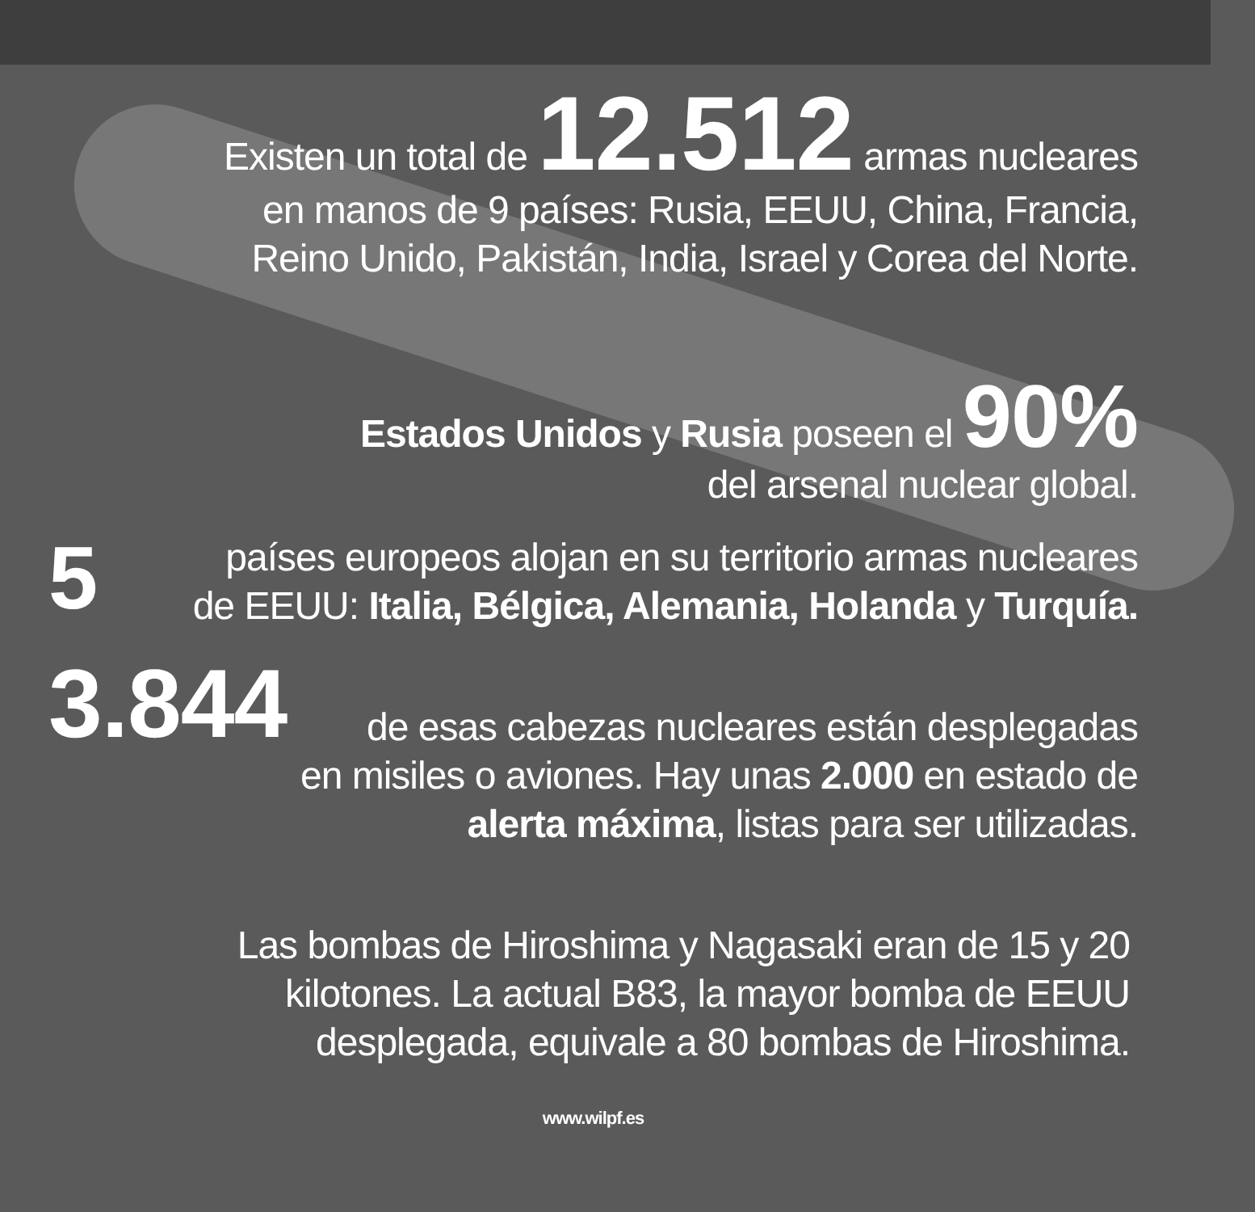Existen un total de 12.512 armas nucleares
en manos de 9 países: Rusia, EEUU, China, Francia,
Reino Unido, Pakistán, India, Israel y Corea del Norte.
Estados Unidos y Rusia poseen el 90%
del arsenal nuclear global.
5 países europeos alojan en su territorio armas nucleares
de EEUU: Italia, Bélgica, Alemania, Holanda y Turquía.
3.844
de esas cabezas nucleares están desplegadas
en misiles o aviones. Hay unas 2.000 en estado de
alerta máxima, listas para ser utilizadas.
Las bombas de Hiroshima y Nagasaki eran de 15 y 20
kilotones. La actual B83, la mayor bomba de EEUU
desplegada, equivale a 80 bombas de Hiroshima.
www.wilpf.es